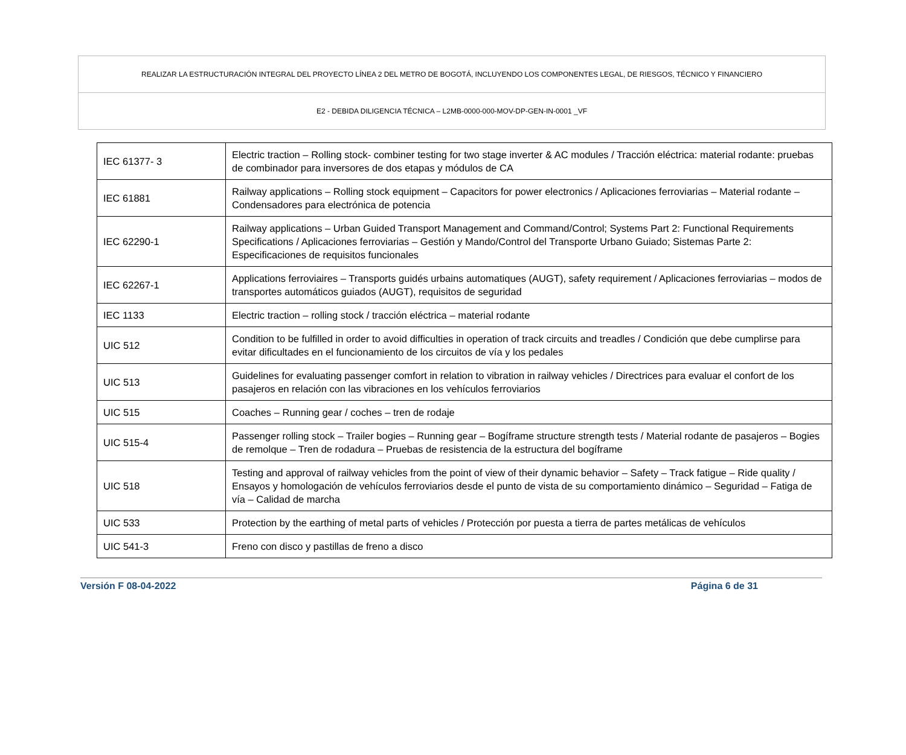| REALIZAR LA ESTRUCTURACIÓN INTEGRAL DEL PROYECTO LÍNEA 2 DEL METRO DE BOGOTÁ, INCLUYENDO LOS COMPONENTES LEGAL, DE RIESGOS, TÉCNICO Y FINANCIERO |
| E2 - DEBIDA DILIGENCIA TÉCNICA – L2MB-0000-000-MOV-DP-GEN-IN-0001 _VF |
| IEC 61377- 3 | Electric traction – Rolling stock- combiner testing for two stage inverter & AC modules / Tracción eléctrica: material rodante: pruebas de combinador para inversores de dos etapas y módulos de CA |
| IEC 61881 | Railway applications – Rolling stock equipment – Capacitors for power electronics / Aplicaciones ferroviarias – Material rodante – Condensadores para electrónica de potencia |
| IEC 62290-1 | Railway applications – Urban Guided Transport Management and Command/Control; Systems Part 2: Functional Requirements Specifications / Aplicaciones ferroviarias – Gestión y Mando/Control del Transporte Urbano Guiado; Sistemas Parte 2: Especificaciones de requisitos funcionales |
| IEC 62267-1 | Applications ferroviaires – Transports guidés urbains automatiques (AUGT), safety requirement / Aplicaciones ferroviarias – modos de transportes automáticos guiados (AUGT), requisitos de seguridad |
| IEC 1133 | Electric traction – rolling stock / tracción eléctrica – material rodante |
| UIC 512 | Condition to be fulfilled in order to avoid difficulties in operation of track circuits and treadles / Condición que debe cumplirse para evitar dificultades en el funcionamiento de los circuitos de vía y los pedales |
| UIC 513 | Guidelines for evaluating passenger comfort in relation to vibration in railway vehicles / Directrices para evaluar el confort de los pasajeros en relación con las vibraciones en los vehículos ferroviarios |
| UIC 515 | Coaches – Running gear / coches – tren de rodaje |
| UIC 515-4 | Passenger rolling stock – Trailer bogies – Running gear – Bogíframe structure strength tests / Material rodante de pasajeros – Bogies de remolque – Tren de rodadura – Pruebas de resistencia de la estructura del bogíframe |
| UIC 518 | Testing and approval of railway vehicles from the point of view of their dynamic behavior – Safety – Track fatigue – Ride quality / Ensayos y homologación de vehículos ferroviarios desde el punto de vista de su comportamiento dinámico – Seguridad – Fatiga de vía – Calidad de marcha |
| UIC 533 | Protection by the earthing of metal parts of vehicles / Protección por puesta a tierra de partes metálicas de vehículos |
| UIC 541-3 | Freno con disco y pastillas de freno a disco |
Versión F 08-04-2022 Página 6 de 31